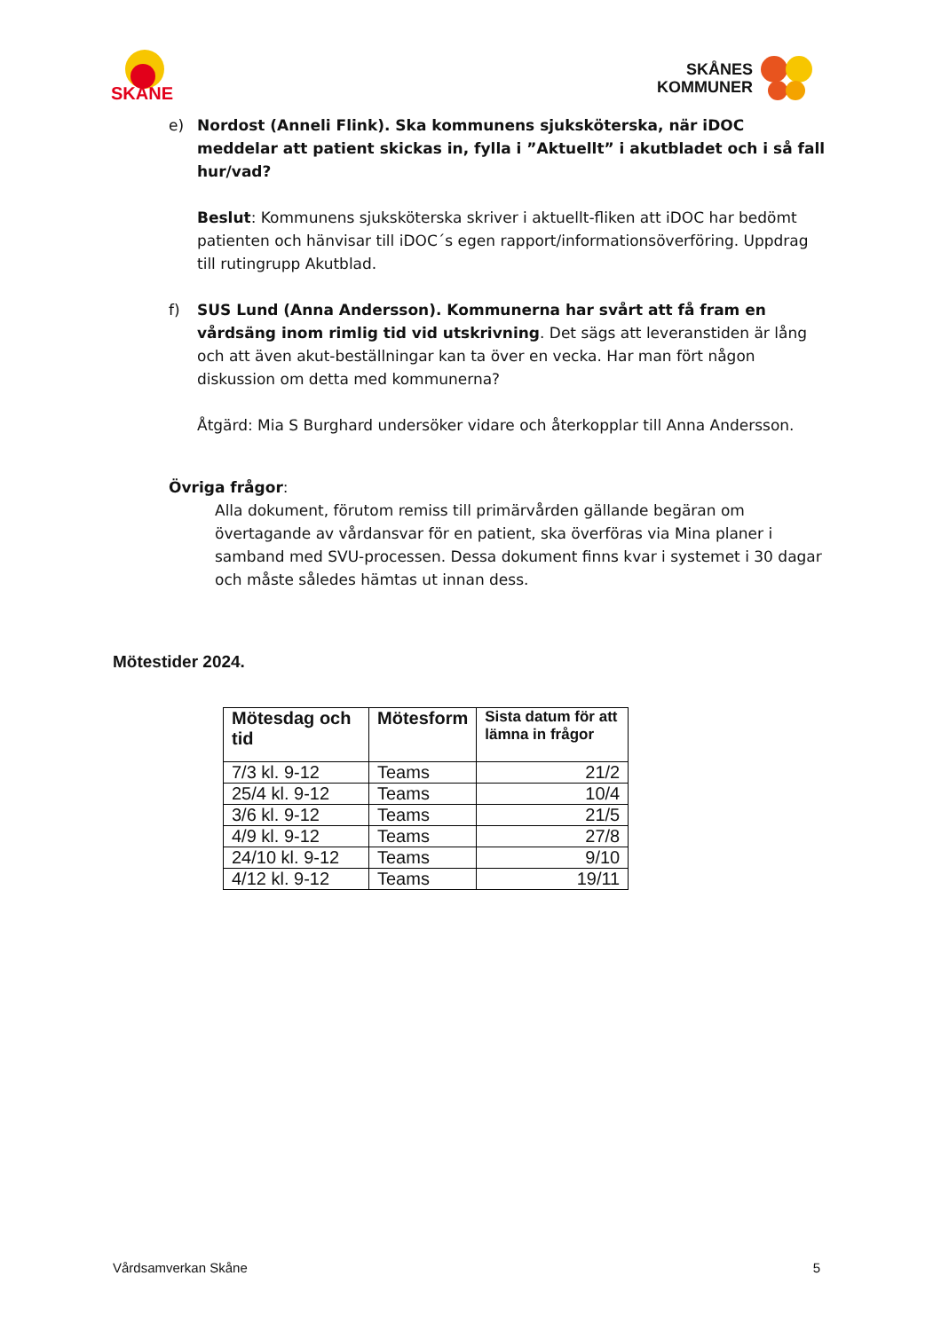SKÅNE
SKÅNES
KOMMUNER
e) Nordost (Anneli Flink). Ska kommunens sjuksköterska, när iDOC meddelar att patient skickas in, fylla i ”Aktuellt” i akutbladet och i så fall hur/vad?
Beslut: Kommunens sjuksköterska skriver i aktuellt-fliken att iDOC har bedömt patienten och hänvisar till iDOC´s egen rapport/informationsöverföring. Uppdrag till rutingrupp Akutblad.
f) SUS Lund (Anna Andersson). Kommunerna har svårt att få fram en vårdsäng inom rimlig tid vid utskrivning. Det sägs att leveranstiden är lång och att även akut-beställningar kan ta över en vecka. Har man fört någon diskussion om detta med kommunerna?
Åtgärd: Mia S Burghard undersöker vidare och återkopplar till Anna Andersson.
Övriga frågor:
Alla dokument, förutom remiss till primärvården gällande begäran om övertagande av vårdansvar för en patient, ska överföras via Mina planer i samband med SVU-processen. Dessa dokument finns kvar i systemet i 30 dagar och måste således hämtas ut innan dess.
Mötestider 2024.
| Mötesdag och tid | Mötesform | Sista datum för att lämna in frågor |
| --- | --- | --- |
| 7/3 kl. 9-12 | Teams | 21/2 |
| 25/4 kl. 9-12 | Teams | 10/4 |
| 3/6 kl. 9-12 | Teams | 21/5 |
| 4/9 kl. 9-12 | Teams | 27/8 |
| 24/10 kl. 9-12 | Teams | 9/10 |
| 4/12 kl. 9-12 | Teams | 19/11 |
Vårdsamverkan Skåne 5